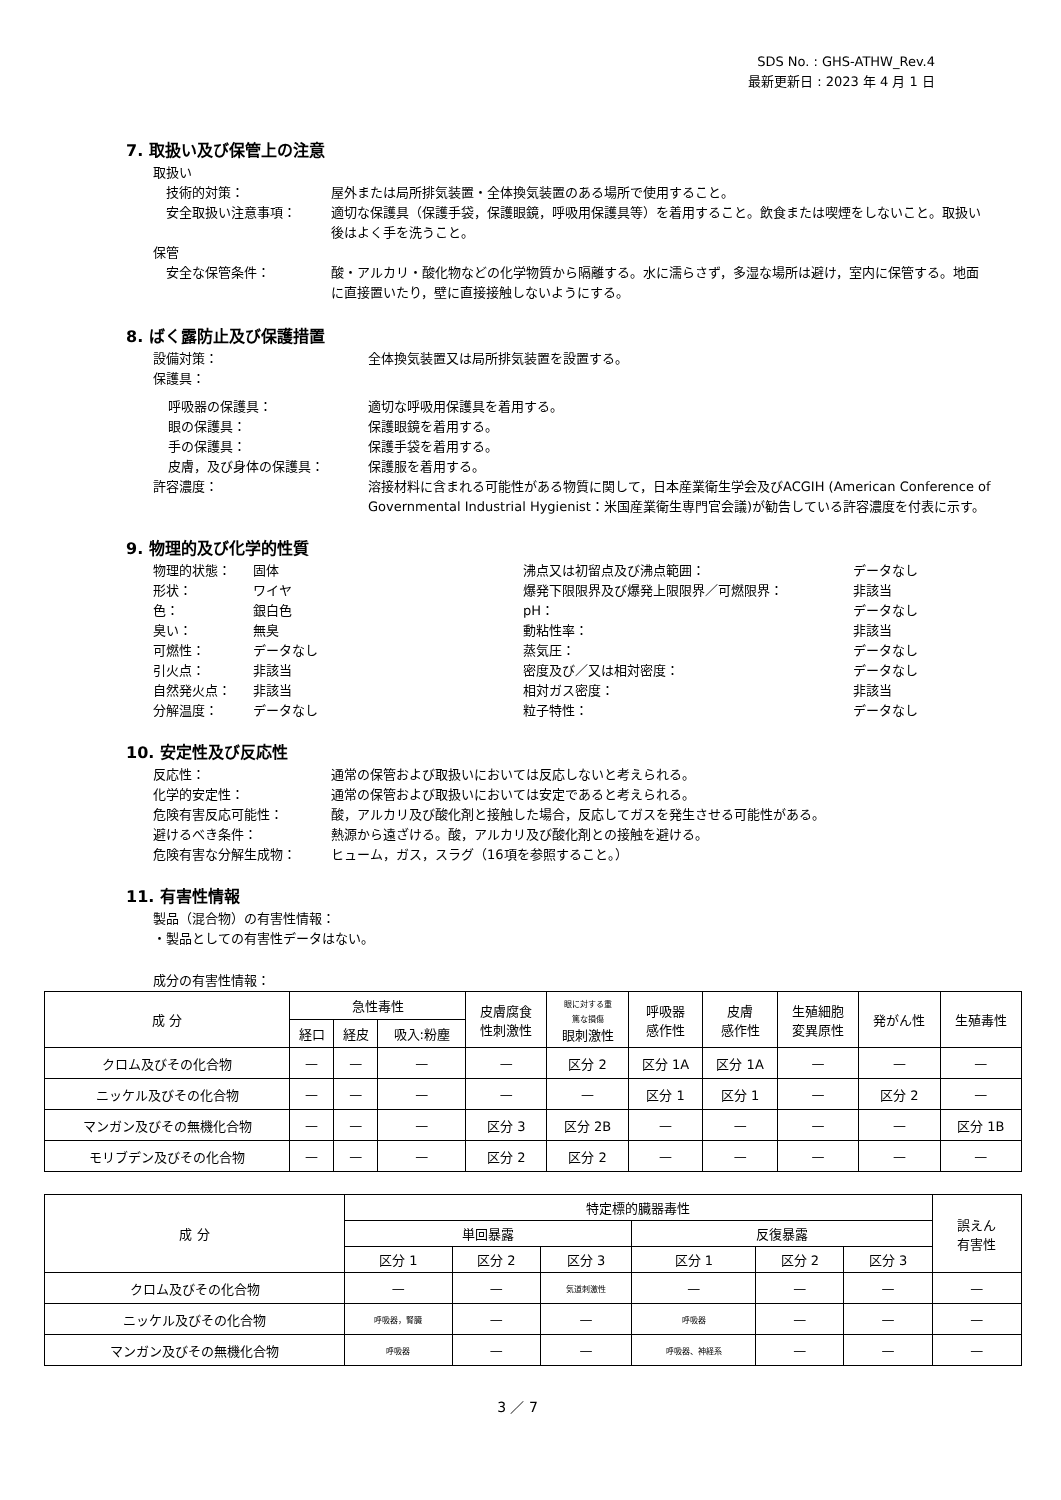SDS No. : GHS-ATHW_Rev.4
最新更新日 : 2023 年 4 月 1 日
7. 取扱い及び保管上の注意
取扱い
技術的対策： 屋外または局所排気装置・全体換気装置のある場所で使用すること。
安全取扱い注意事項： 適切な保護具（保護手袋，保護眼鏡，呼吸用保護具等）を着用すること。飲食または喫煙をしないこと。取扱い後はよく手を洗うこと。
保管
安全な保管条件： 酸・アルカリ・酸化物などの化学物質から隔離する。水に濡らさず，多湿な場所は避け，室内に保管する。地面に直接置いたり，壁に直接接触しないようにする。
8. ばく露防止及び保護措置
設備対策： 全体換気装置又は局所排気装置を設置する。
保護具：
呼吸器の保護具： 適切な呼吸用保護具を着用する。
眼の保護具： 保護眼鏡を着用する。
手の保護具： 保護手袋を着用する。
皮膚，及び身体の保護具： 保護服を着用する。
許容濃度： 溶接材料に含まれる可能性がある物質に関して，日本産業衛生学会及びACGIH (American Conference of Governmental Industrial Hygienist：米国産業衛生専門官会議)が勧告している許容濃度を付表に示す。
9. 物理的及び化学的性質
物理的状態： 固体
形状： ワイヤ
色： 銀白色
臭い： 無臭
可燃性： データなし
引火点： 非該当
自然発火点： 非該当
分解温度： データなし
沸点又は初留点及び沸点範囲： データなし
爆発下限限界及び爆発上限限界／可燃限界： 非該当
pH： データなし
動粘性率： 非該当
蒸気圧： データなし
密度及び／又は相対密度： データなし
相対ガス密度： 非該当
粒子特性： データなし
10. 安定性及び反応性
反応性： 通常の保管および取扱いにおいては反応しないと考えられる。
化学的安定性： 通常の保管および取扱いにおいては安定であると考えられる。
危険有害反応可能性： 酸，アルカリ及び酸化剤と接触した場合，反応してガスを発生させる可能性がある。
避けるべき条件： 熱源から遠ざける。酸，アルカリ及び酸化剤との接触を避ける。
危険有害な分解生成物： ヒューム，ガス，スラグ（16項を参照すること。）
11. 有害性情報
製品（混合物）の有害性情報：
・製品としての有害性データはない。
成分の有害性情報：
| 成 分 | 急性毒性 | | | 皮膚腐食 性刺激性 | 眼に対する重 篤な損傷 眼刺激性 | 呼吸器 感作性 | 皮膚 感作性 | 生殖細胞 変異原性 | 発がん性 | 生殖毒性 |
| --- | --- | --- | --- | --- | --- | --- | --- | --- | --- | --- |
| | 経口 | 経皮 | 吸入:粉塵 | | | | | | | |
| クロム及びその化合物 | — | — | — | — | 区分 2 | 区分 1A | 区分 1A | — | — | — |
| ニッケル及びその化合物 | — | — | — | — | — | 区分 1 | 区分 1 | — | 区分 2 | — |
| マンガン及びその無機化合物 | — | — | — | 区分 3 | 区分 2B | — | — | — | — | 区分 1B |
| モリブデン及びその化合物 | — | — | — | 区分 2 | 区分 2 | — | — | — | — | — |
| 成 分 | 特定標的臓器毒性 | | | | | | 誤えん 有害性 |
| --- | --- | --- | --- | --- | --- | --- | --- |
| | 単回暴露 | | | 反復暴露 | | | |
| | 区分 1 | 区分 2 | 区分 3 | 区分 1 | 区分 2 | 区分 3 | |
| クロム及びその化合物 | — | — | 気道刺激性 | — | — | — | — |
| ニッケル及びその化合物 | 呼吸器，腎臓 | — | — | 呼吸器 | — | — | — |
| マンガン及びその無機化合物 | 呼吸器 | — | — | 呼吸器、神経系 | — | — | — |
3 ／ 7